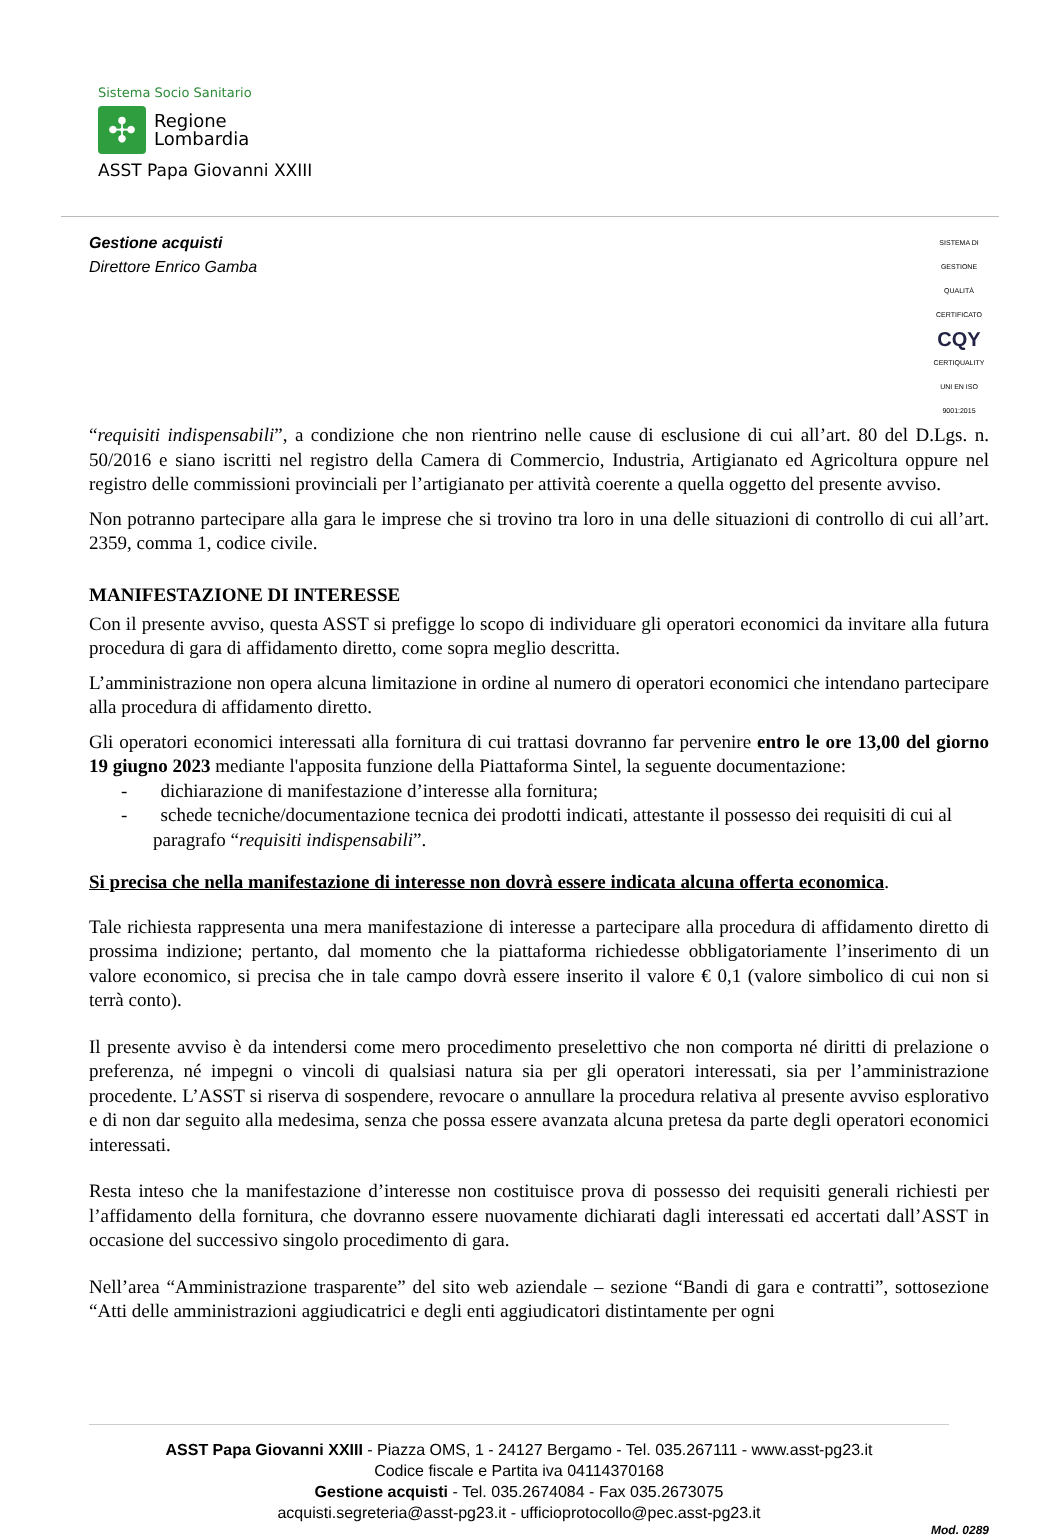Sistema Socio Sanitario
✣
Regione
Lombardia
ASST Papa Giovanni XXIII
Gestione acquisti
Direttore Enrico Gamba
SISTEMA DI GESTIONE QUALITÀ CERTIFICATO
CQY
CERTIQUALITY
UNI EN ISO 9001:2015
“requisiti indispensabili”, a condizione che non rientrino nelle cause di esclusione di cui all’art. 80 del D.Lgs. n. 50/2016 e siano iscritti nel registro della Camera di Commercio, Industria, Artigianato ed Agricoltura oppure nel registro delle commissioni provinciali per l’artigianato per attività coerente a quella oggetto del presente avviso.
Non potranno partecipare alla gara le imprese che si trovino tra loro in una delle situazioni di controllo di cui all’art. 2359, comma 1, codice civile.
MANIFESTAZIONE DI INTERESSE
Con il presente avviso, questa ASST si prefigge lo scopo di individuare gli operatori economici da invitare alla futura procedura di gara di affidamento diretto, come sopra meglio descritta.
L’amministrazione non opera alcuna limitazione in ordine al numero di operatori economici che intendano partecipare alla procedura di affidamento diretto.
Gli operatori economici interessati alla fornitura di cui trattasi dovranno far pervenire entro le ore 13,00 del giorno 19 giugno 2023 mediante l'apposita funzione della Piattaforma Sintel, la seguente documentazione:
- dichiarazione di manifestazione d’interesse alla fornitura;
- schede tecniche/documentazione tecnica dei prodotti indicati, attestante il possesso dei requisiti di cui al paragrafo “requisiti indispensabili”.
Si precisa che nella manifestazione di interesse non dovrà essere indicata alcuna offerta economica.
Tale richiesta rappresenta una mera manifestazione di interesse a partecipare alla procedura di affidamento diretto di prossima indizione; pertanto, dal momento che la piattaforma richiedesse obbligatoriamente l’inserimento di un valore economico, si precisa che in tale campo dovrà essere inserito il valore € 0,1 (valore simbolico di cui non si terrà conto).
Il presente avviso è da intendersi come mero procedimento preselettivo che non comporta né diritti di prelazione o preferenza, né impegni o vincoli di qualsiasi natura sia per gli operatori interessati, sia per l’amministrazione procedente. L’ASST si riserva di sospendere, revocare o annullare la procedura relativa al presente avviso esplorativo e di non dar seguito alla medesima, senza che possa essere avanzata alcuna pretesa da parte degli operatori economici interessati.
Resta inteso che la manifestazione d’interesse non costituisce prova di possesso dei requisiti generali richiesti per l’affidamento della fornitura, che dovranno essere nuovamente dichiarati dagli interessati ed accertati dall’ASST in occasione del successivo singolo procedimento di gara.
Nell’area “Amministrazione trasparente” del sito web aziendale – sezione “Bandi di gara e contratti”, sottosezione “Atti delle amministrazioni aggiudicatrici e degli enti aggiudicatori distintamente per ogni
ASST Papa Giovanni XXIII - Piazza OMS, 1 - 24127 Bergamo - Tel. 035.267111 - www.asst-pg23.it
Codice fiscale e Partita iva 04114370168
Gestione acquisti - Tel. 035.2674084 - Fax 035.2673075
acquisti.segreteria@asst-pg23.it - ufficioprotocollo@pec.asst-pg23.it
Mod. 0289